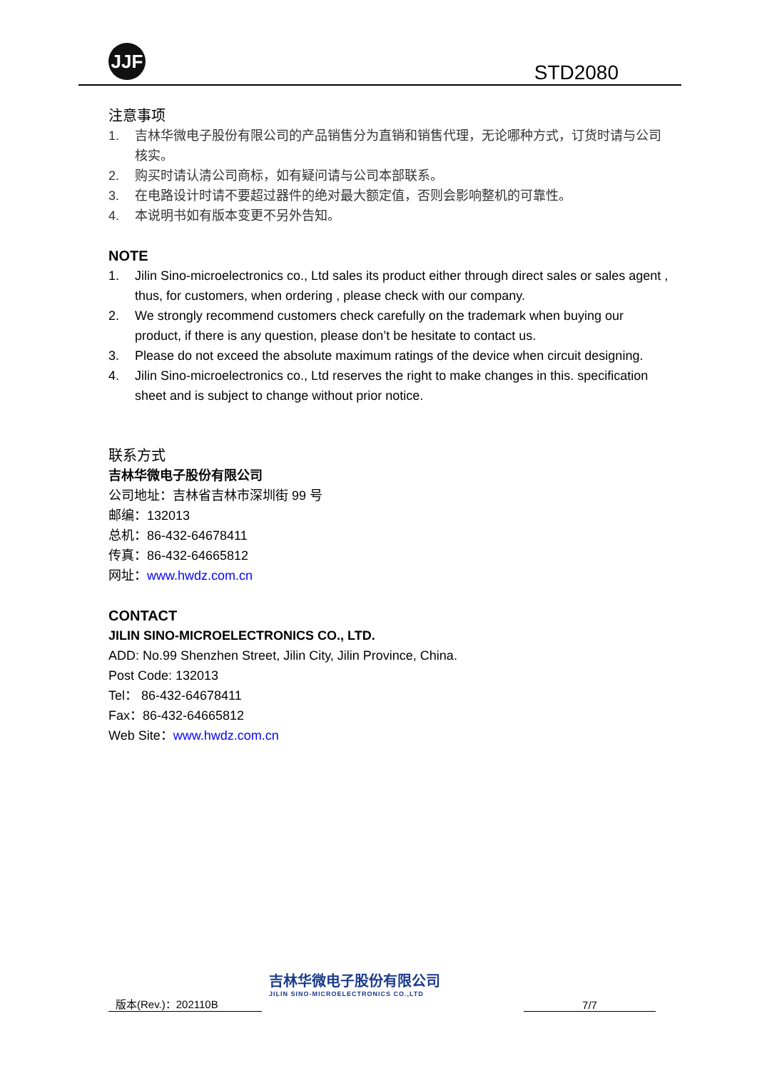JJF
STD2080
注意事项
1. 吉林华微电子股份有限公司的产品销售分为直销和销售代理，无论哪种方式，订货时请与公司核实。
2. 购买时请认清公司商标，如有疑问请与公司本部联系。
3. 在电路设计时请不要超过器件的绝对最大额定值，否则会影响整机的可靠性。
4. 本说明书如有版本变更不另外告知。
NOTE
1. Jilin Sino-microelectronics co., Ltd sales its product either through direct sales or sales agent , thus, for customers, when ordering , please check with our company.
2. We strongly recommend customers check carefully on the trademark when buying our product, if there is any question, please don’t be hesitate to contact us.
3. Please do not exceed the absolute maximum ratings of the device when circuit designing.
4. Jilin Sino-microelectronics co., Ltd reserves the right to make changes in this. specification sheet and is subject to change without prior notice.
联系方式
吉林华微电子股份有限公司
公司地址：吉林省吉林市深圳街 99 号
邮编：132013
总机：86-432-64678411
传真：86-432-64665812
网址：www.hwdz.com.cn
CONTACT
JILIN SINO-MICROELECTRONICS CO., LTD.
ADD: No.99 Shenzhen Street, Jilin City, Jilin Province, China.
Post Code: 132013
Tel： 86-432-64678411
Fax：86-432-64665812
Web Site：www.hwdz.com.cn
版本(Rev.)：202110B
吉林华微电子股份有限公司
JILIN SINO-MICROELECTRONICS CO.,LTD
7/7